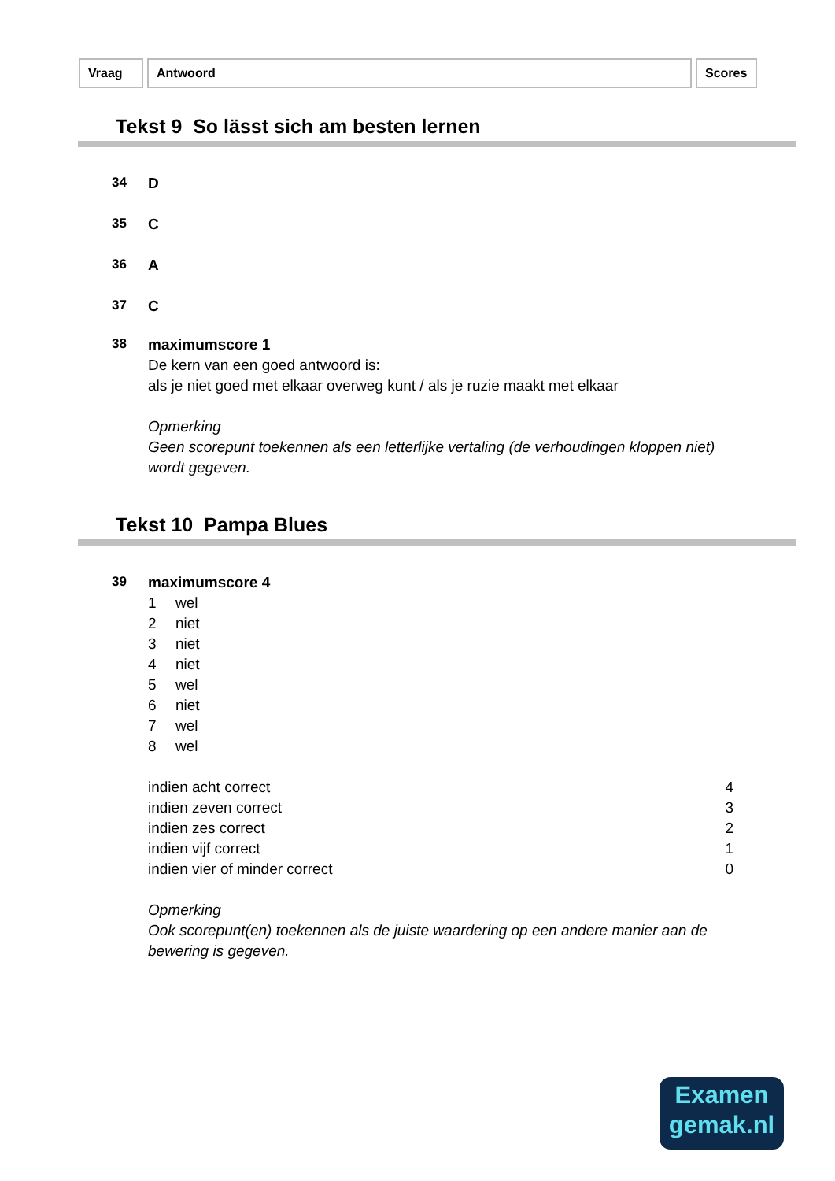Vraag Antwoord Scores
Tekst 9 So lässt sich am besten lernen
34
D
35
C
36
A
37
C
38
maximumscore 1
De kern van een goed antwoord is:
als je niet goed met elkaar overweg kunt / als je ruzie maakt met elkaar
Opmerking
Geen scorepunt toekennen als een letterlijke vertaling (de verhoudingen kloppen niet) wordt gegeven.
Tekst 10 Pampa Blues
39
maximumscore 4
1 wel
2 niet
3 niet
4 niet
5 wel
6 niet
7 wel
8 wel
indien acht correct 4
indien zeven correct 3
indien zes correct 2
indien vijf correct 1
indien vier of minder correct 0
Opmerking
Ook scorepunt(en) toekennen als de juiste waardering op een andere manier aan de bewering is gegeven.
Examen
gemak.nl